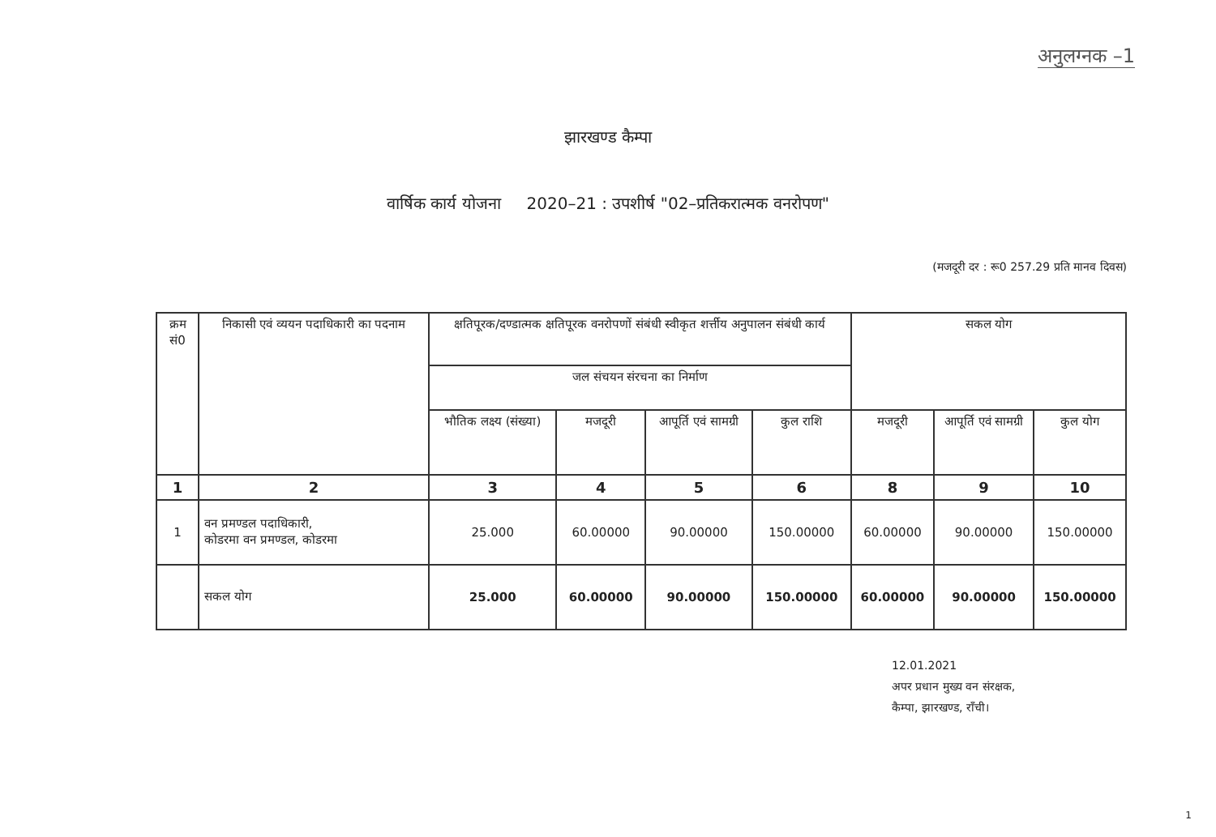अनुलग्नक –1
झारखण्ड कैम्पा
वार्षिक कार्य योजना 2020–21 : उपशीर्ष "02–प्रतिकरात्मक वनरोपण"
(मजदूरी दर : रू0 257.29 प्रति मानव दिवस)
| क्रम सं0 | निकासी एवं व्ययन पदाधिकारी का पदनाम | क्षतिपूरक/दण्डात्मक क्षतिपूरक वनरोपणों संबंधी स्वीकृत शर्त्तीय अनुपालन संबंधी कार्य | | | | सकल योग | | |
| --- | --- | --- | --- | --- | --- | --- | --- | --- |
| | | जल संचयन संरचना का निर्माण | | | | | | |
| | | भौतिक लक्ष्य (संख्या) | मजदूरी | आपूर्ति एवं सामग्री | कुल राशि | मजदूरी | आपूर्ति एवं सामग्री | कुल योग |
| 1 | 2 | 3 | 4 | 5 | 6 | 8 | 9 | 10 |
| 1 | वन प्रमण्डल पदाधिकारी, कोडरमा वन प्रमण्डल, कोडरमा | 25.000 | 60.00000 | 90.00000 | 150.00000 | 60.00000 | 90.00000 | 150.00000 |
| | सकल योग | 25.000 | 60.00000 | 90.00000 | 150.00000 | 60.00000 | 90.00000 | 150.00000 |
12.01.2021
अपर प्रधान मुख्य वन संरक्षक,
कैम्पा, झारखण्ड, राँची।
1